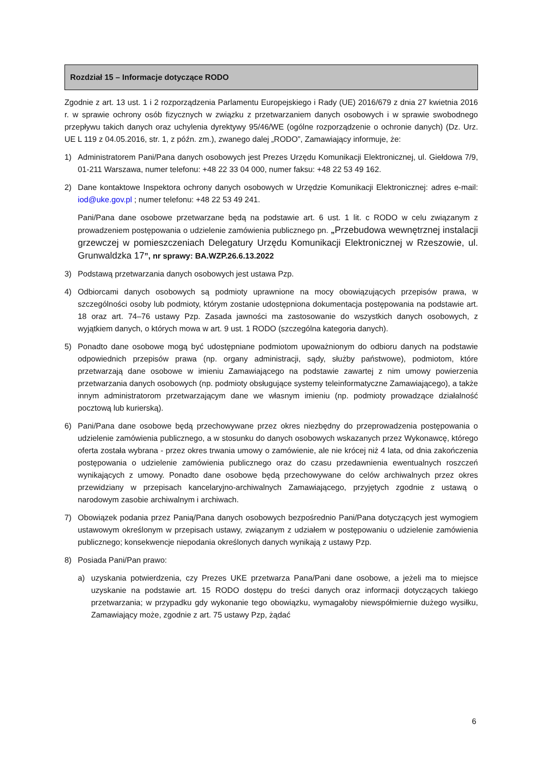Rozdział 15 – Informacje dotyczące RODO
Zgodnie z art. 13 ust. 1 i 2 rozporządzenia Parlamentu Europejskiego i Rady (UE) 2016/679 z dnia 27 kwietnia 2016 r. w sprawie ochrony osób fizycznych w związku z przetwarzaniem danych osobowych i w sprawie swobodnego przepływu takich danych oraz uchylenia dyrektywy 95/46/WE (ogólne rozporządzenie o ochronie danych) (Dz. Urz. UE L 119 z 04.05.2016, str. 1, z późn. zm.), zwanego dalej „RODO”, Zamawiający informuje, że:
1) Administratorem Pani/Pana danych osobowych jest Prezes Urzędu Komunikacji Elektronicznej, ul. Giełdowa 7/9, 01-211 Warszawa, numer telefonu: +48 22 33 04 000, numer faksu: +48 22 53 49 162.
2) Dane kontaktowe Inspektora ochrony danych osobowych w Urzędzie Komunikacji Elektronicznej: adres e-mail: iod@uke.gov.pl ; numer telefonu: +48 22 53 49 241.
Pani/Pana dane osobowe przetwarzane będą na podstawie art. 6 ust. 1 lit. c RODO w celu związanym z prowadzeniem postępowania o udzielenie zamówienia publicznego pn. „Przebudowa wewnętrznej instalacji grzewczej w pomieszczeniach Delegatury Urzędu Komunikacji Elektronicznej w Rzeszowie, ul. Grunwaldzka 17”, nr sprawy: BA.WZP.26.6.13.2022
3) Podstawą przetwarzania danych osobowych jest ustawa Pzp.
4) Odbiorcami danych osobowych są podmioty uprawnione na mocy obowiązujących przepisów prawa, w szczególności osoby lub podmioty, którym zostanie udostępniona dokumentacja postępowania na podstawie art. 18 oraz art. 74–76 ustawy Pzp. Zasada jawności ma zastosowanie do wszystkich danych osobowych, z wyjątkiem danych, o których mowa w art. 9 ust. 1 RODO (szczególna kategoria danych).
5) Ponadto dane osobowe mogą być udostępniane podmiotom upoważnionym do odbioru danych na podstawie odpowiednich przepisów prawa (np. organy administracji, sądy, służby państwowe), podmiotom, które przetwarzają dane osobowe w imieniu Zamawiającego na podstawie zawartej z nim umowy powierzenia przetwarzania danych osobowych (np. podmioty obsługujące systemy teleinformatyczne Zamawiającego), a także innym administratorom przetwarzającym dane we własnym imieniu (np. podmioty prowadzące działalność pocztową lub kurierską).
6) Pani/Pana dane osobowe będą przechowywane przez okres niezbędny do przeprowadzenia postępowania o udzielenie zamówienia publicznego, a w stosunku do danych osobowych wskazanych przez Wykonawcę, którego oferta została wybrana - przez okres trwania umowy o zamówienie, ale nie krócej niż 4 lata, od dnia zakończenia postępowania o udzielenie zamówienia publicznego oraz do czasu przedawnienia ewentualnych roszczeń wynikających z umowy. Ponadto dane osobowe będą przechowywane do celów archiwalnych przez okres przewidziany w przepisach kancelaryjno-archiwalnych Zamawiającego, przyjętych zgodnie z ustawą o narodowym zasobie archiwalnym i archiwach.
7) Obowiązek podania przez Panią/Pana danych osobowych bezpośrednio Pani/Pana dotyczących jest wymogiem ustawowym określonym w przepisach ustawy, związanym z udziałem w postępowaniu o udzielenie zamówienia publicznego; konsekwencje niepodania określonych danych wynikają z ustawy Pzp.
8) Posiada Pani/Pan prawo:
a) uzyskania potwierdzenia, czy Prezes UKE przetwarza Pana/Pani dane osobowe, a jeżeli ma to miejsce uzyskanie na podstawie art. 15 RODO dostępu do treści danych oraz informacji dotyczących takiego przetwarzania; w przypadku gdy wykonanie tego obowiązku, wymagałoby niewspółmiernie dużego wysiłku, Zamawiający może, zgodnie z art. 75 ustawy Pzp, żądać
6